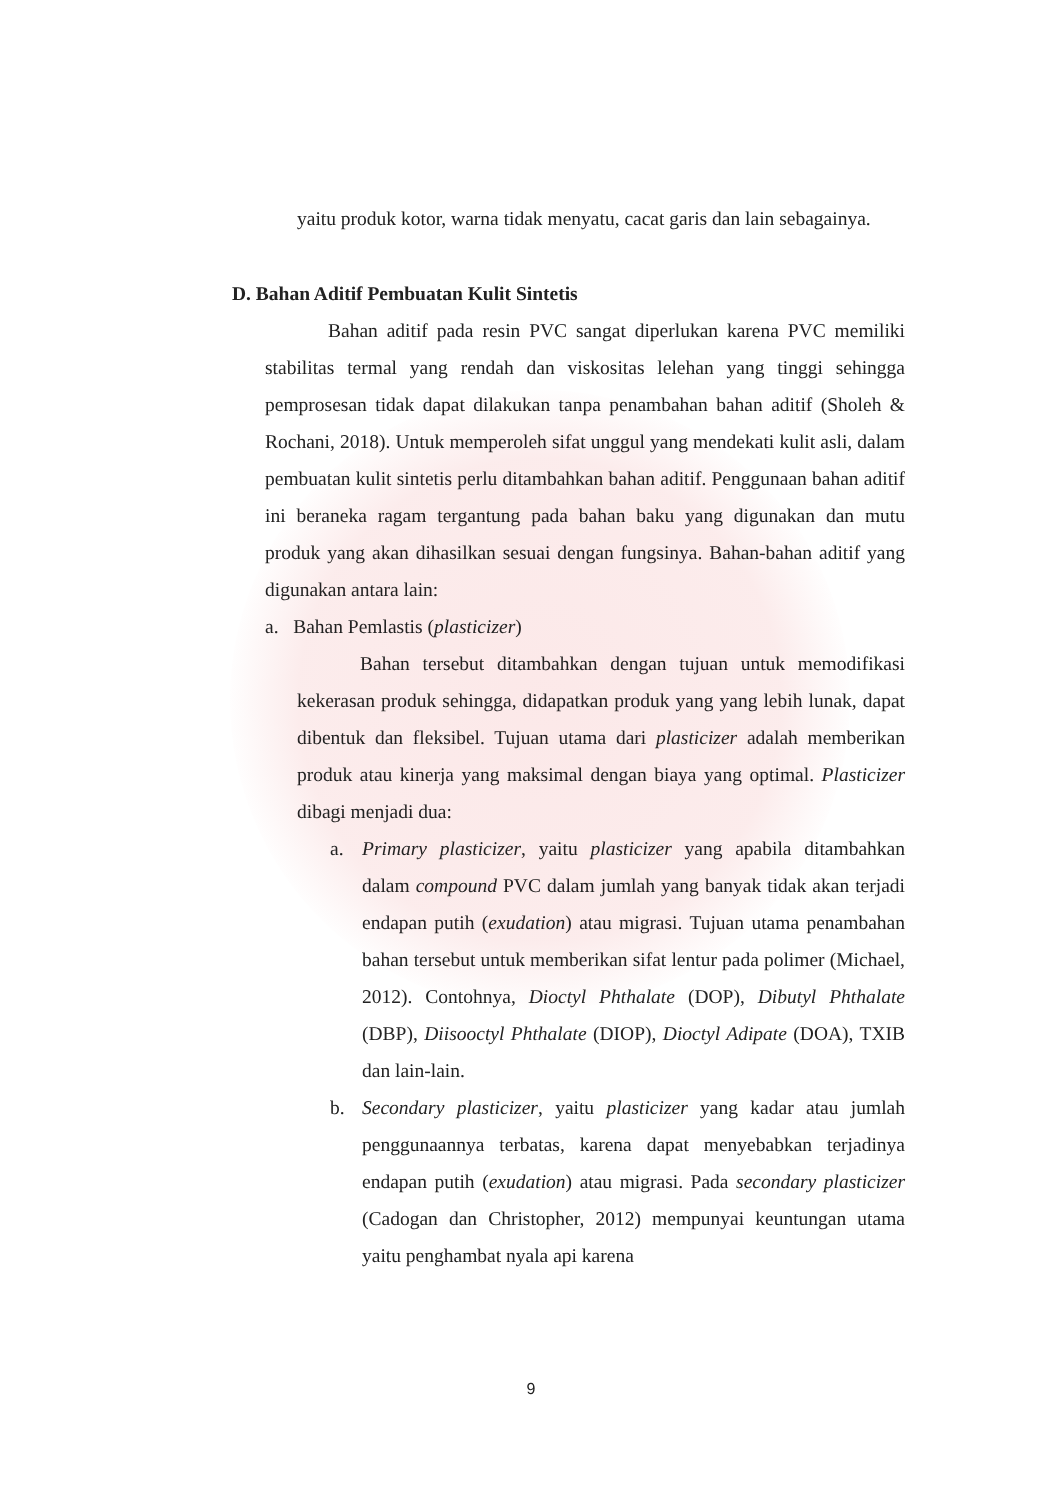yaitu produk kotor, warna tidak menyatu, cacat garis dan lain sebagainya.
D. Bahan Aditif Pembuatan Kulit Sintetis
Bahan aditif pada resin PVC sangat diperlukan karena PVC memiliki stabilitas termal yang rendah dan viskositas lelehan yang tinggi sehingga pemprosesan tidak dapat dilakukan tanpa penambahan bahan aditif (Sholeh & Rochani, 2018). Untuk memperoleh sifat unggul yang mendekati kulit asli, dalam pembuatan kulit sintetis perlu ditambahkan bahan aditif. Penggunaan bahan aditif ini beraneka ragam tergantung pada bahan baku yang digunakan dan mutu produk yang akan dihasilkan sesuai dengan fungsinya. Bahan-bahan aditif yang digunakan antara lain:
a. Bahan Pemlastis (plasticizer)
Bahan tersebut ditambahkan dengan tujuan untuk memodifikasi kekerasan produk sehingga, didapatkan produk yang yang lebih lunak, dapat dibentuk dan fleksibel. Tujuan utama dari plasticizer adalah memberikan produk atau kinerja yang maksimal dengan biaya yang optimal. Plasticizer dibagi menjadi dua:
a. Primary plasticizer, yaitu plasticizer yang apabila ditambahkan dalam compound PVC dalam jumlah yang banyak tidak akan terjadi endapan putih (exudation) atau migrasi. Tujuan utama penambahan bahan tersebut untuk memberikan sifat lentur pada polimer (Michael, 2012). Contohnya, Dioctyl Phthalate (DOP), Dibutyl Phthalate (DBP), Diisooctyl Phthalate (DIOP), Dioctyl Adipate (DOA), TXIB dan lain-lain.
b. Secondary plasticizer, yaitu plasticizer yang kadar atau jumlah penggunaannya terbatas, karena dapat menyebabkan terjadinya endapan putih (exudation) atau migrasi. Pada secondary plasticizer (Cadogan dan Christopher, 2012) mempunyai keuntungan utama yaitu penghambat nyala api karena
9